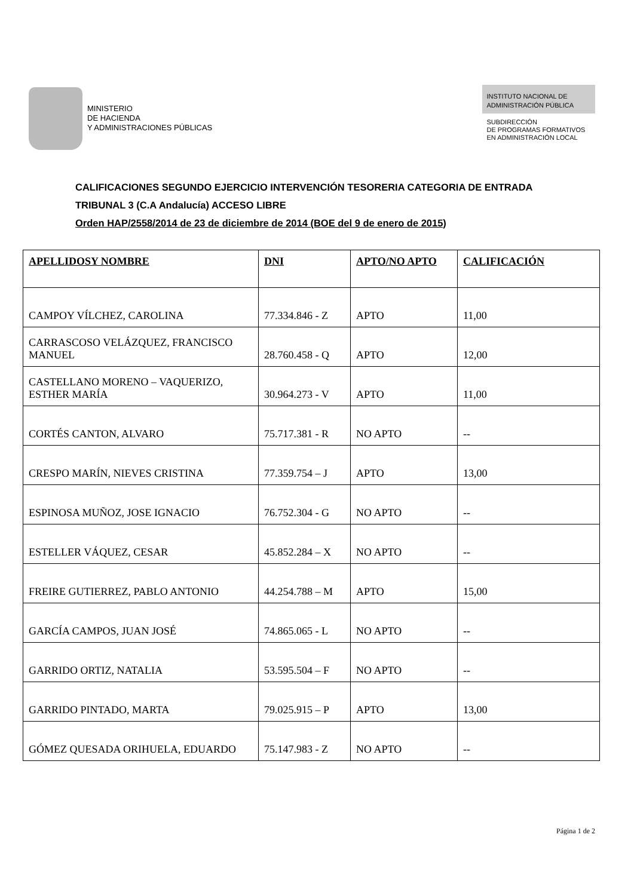MINISTERIO
DE HACIENDA
Y ADMINISTRACIONES PÚBLICAS
INSTITUTO NACIONAL DE
ADMINISTRACIÓN PÚBLICA
SUBDIRECCIÓN
DE PROGRAMAS FORMATIVOS
EN ADMINISTRACIÓN LOCAL
CALIFICACIONES SEGUNDO EJERCICIO INTERVENCIÓN TESORERIA CATEGORIA DE ENTRADA
TRIBUNAL 3 (C.A Andalucía) ACCESO LIBRE
Orden HAP/2558/2014 de 23 de diciembre de 2014 (BOE del 9 de enero de 2015)
| APELLIDOSY NOMBRE | DNI | APTO/NO APTO | CALIFICACIÓN |
| --- | --- | --- | --- |
| CAMPOY VÍLCHEZ, CAROLINA | 77.334.846 - Z | APTO | 11,00 |
| CARRASCOSO VELÁZQUEZ, FRANCISCO MANUEL | 28.760.458 - Q | APTO | 12,00 |
| CASTELLANO MORENO – VAQUERIZO, ESTHER MARÍA | 30.964.273 - V | APTO | 11,00 |
| CORTÉS CANTON, ALVARO | 75.717.381 - R | NO APTO | -- |
| CRESPO MARÍN, NIEVES CRISTINA | 77.359.754 – J | APTO | 13,00 |
| ESPINOSA MUÑOZ, JOSE IGNACIO | 76.752.304 - G | NO APTO | -- |
| ESTELLER VÁQUEZ, CESAR | 45.852.284 – X | NO APTO | -- |
| FREIRE GUTIERREZ, PABLO ANTONIO | 44.254.788 – M | APTO | 15,00 |
| GARCÍA CAMPOS, JUAN JOSÉ | 74.865.065 - L | NO APTO | -- |
| GARRIDO ORTIZ, NATALIA | 53.595.504 – F | NO APTO | -- |
| GARRIDO PINTADO, MARTA | 79.025.915 – P | APTO | 13,00 |
| GÓMEZ QUESADA ORIHUELA, EDUARDO | 75.147.983 - Z | NO APTO | -- |
Página 1 de 2